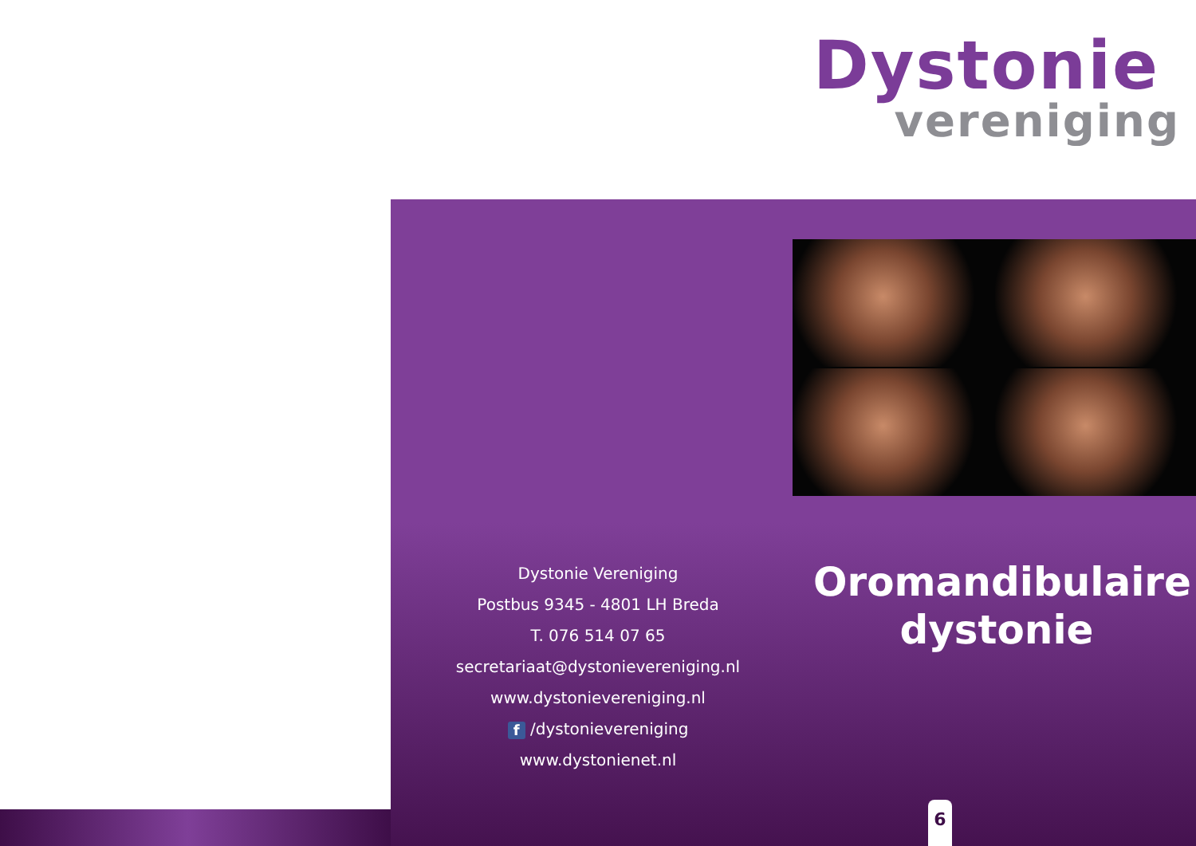Dystonie
vereniging
Dystonie Vereniging
Postbus 9345 - 4801 LH Breda
T. 076 514 07 65
secretariaat@dystonievereniging.nl
www.dystonievereniging.nl
f /dystonievereniging
www.dystonienet.nl
Oromandibulaire dystonie
6